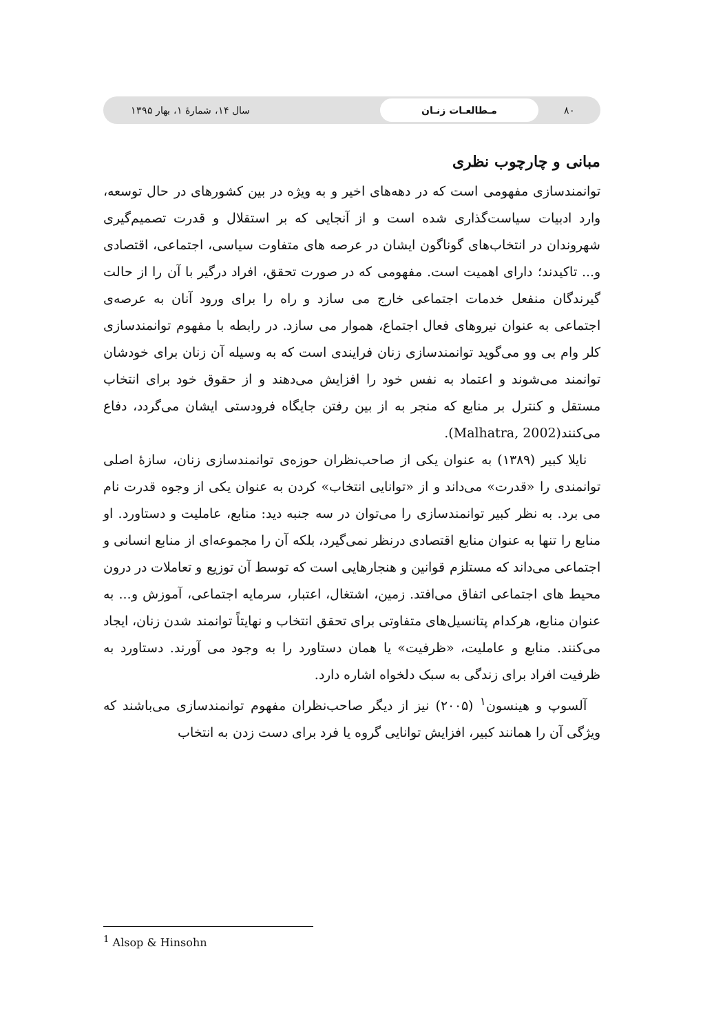۸۰
مـطالعـات زنـان
سال ۱۴، شمارۀ ۱، بهار ۱۳۹۵
مبانی و چارچوب نظری
توانمندسازی مفهومی است که در دهه‌های اخیر و به ویژه در بین کشورهای در حال توسعه، وارد ادبیات سیاست‌گذاری شده است و از آنجایی که بر استقلال و قدرت تصمیم‌گیری شهروندان در انتخاب‌های گوناگون ایشان در عرصه های متفاوت سیاسی، اجتماعی، اقتصادی و... تاکیدند؛ دارای اهمیت است. مفهومی که در صورت تحقق، افراد درگیر با آن را از حالت گیرندگان منفعل خدمات اجتماعی خارج می سازد و راه را برای ورود آنان به عرصه‌ی اجتماعی به عنوان نیروهای فعال اجتماع، هموار می سازد. در رابطه با مفهوم توانمندسازی کلر وام بی وو می‌گوید توانمندسازی زنان فرایندی است که به وسیله آن زنان برای خودشان توانمند می‌شوند و اعتماد به نفس خود را افزایش می‌دهند و از حقوق خود برای انتخاب مستقل و کنترل بر منابع که منجر به از بین رفتن جایگاه فرودستی ایشان می‌گردد، دفاع می‌کنند(Malhatra, 2002).
نایلا کبیر (۱۳۸۹) به عنوان یکی از صاحب‌نظران حوزه‌ی توانمندسازی زنان، سازۀ اصلی توانمندی را «قدرت» می‌داند و از «توانایی انتخاب» کردن به عنوان یکی از وجوه قدرت نام می برد. به نظر کبیر توانمندسازی را می‌توان در سه جنبه دید: منابع، عاملیت و دستاورد. او منابع را تنها به عنوان منابع اقتصادی درنظر نمی‌گیرد، بلکه آن را مجموعه‌ای از منابع انسانی و اجتماعی می‌داند که مستلزم قوانین و هنجارهایی است که توسط آن توزیع و تعاملات در درون محیط های اجتماعی اتفاق می‌افتد. زمین، اشتغال، اعتبار، سرمایه اجتماعی، آموزش و... به عنوان منابع، هرکدام پتانسیل‌های متفاوتی برای تحقق انتخاب و نهایتاً توانمند شدن زنان، ایجاد می‌کنند. منابع و عاملیت، «ظرفیت» یا همان دستاورد را به وجود می آورند. دستاورد به ظرفیت افراد برای زندگی به سبک دلخواه اشاره دارد.
آلسوپ و هینسون<sup>۱</sup> (۲۰۰۵) نیز از دیگر صاحب‌نظران مفهوم توانمندسازی می‌باشند که ویژگی آن را همانند کبیر، افزایش توانایی گروه یا فرد برای دست زدن به انتخاب
<sup>1</sup> Alsop & Hinsohn